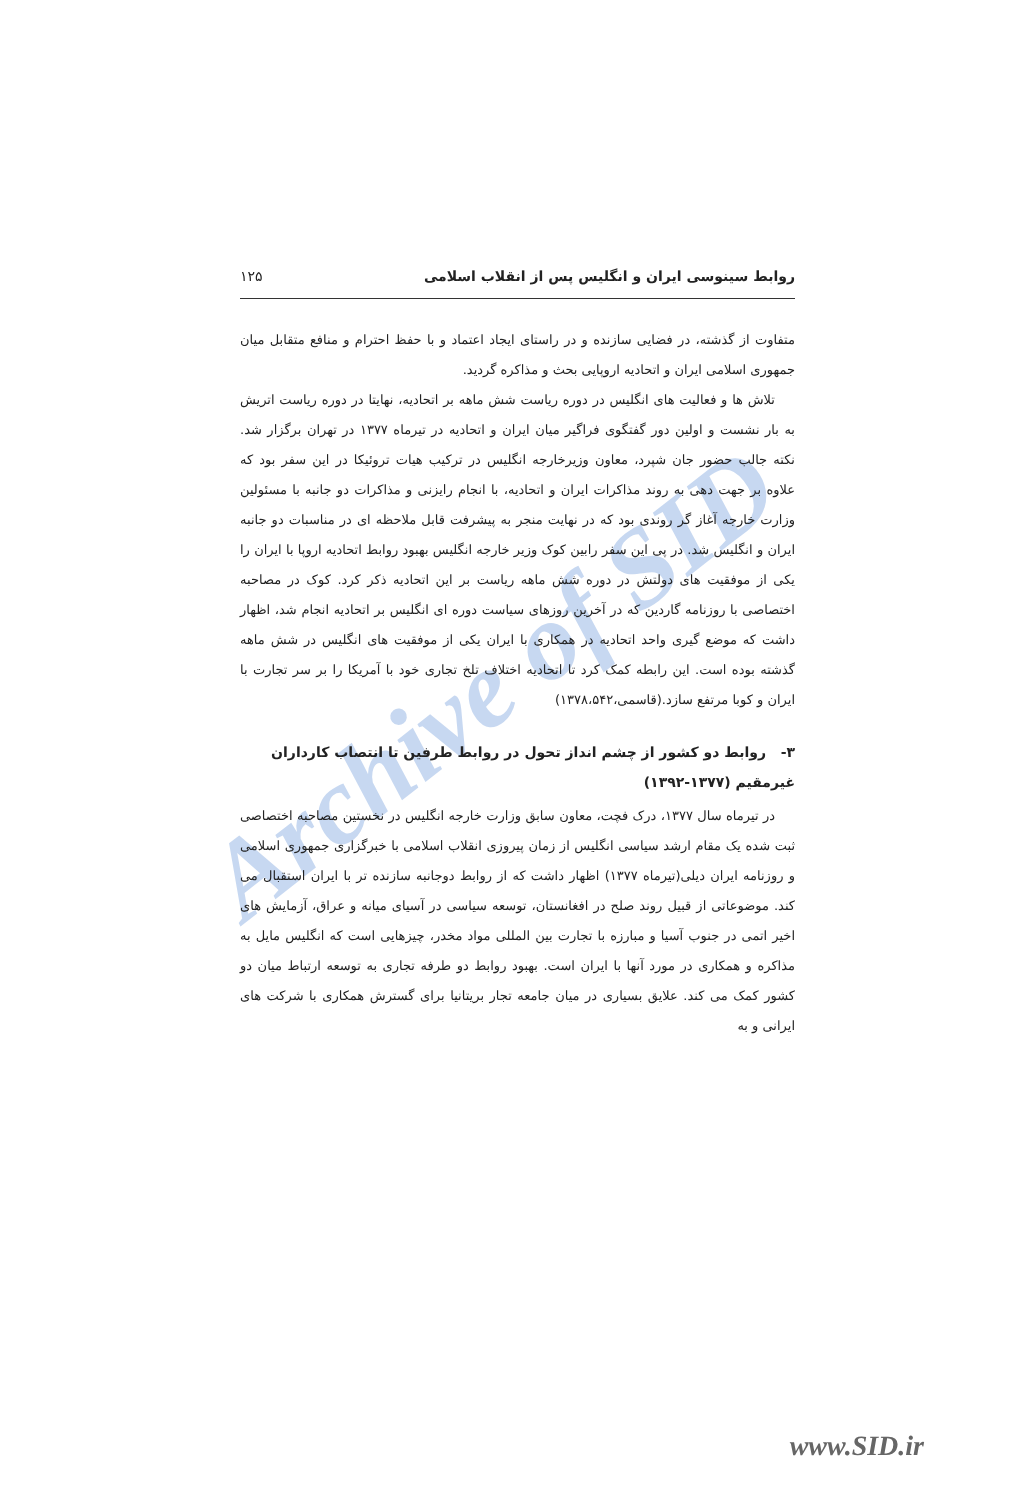Archive of SID
روابط سینوسی ایران و انگلیس پس از انقلاب اسلامی ۱۲۵
متفاوت از گذشته، در فضایی سازنده و در راستای ایجاد اعتماد و با حفظ احترام و منافع متقابل میان جمهوری اسلامی ایران و اتحادیه اروپایی بحث و مذاکره گردید.
تلاش ها و فعالیت های انگلیس در دوره ریاست شش ماهه بر اتحادیه، نهایتا در دوره ریاست اتریش به بار نشست و اولین دور گفتگوی فراگیر میان ایران و اتحادیه در تیرماه ۱۳۷۷ در تهران برگزار شد. نکته جالب حضور جان شپرد، معاون وزیرخارجه انگلیس در ترکیب هیات تروئیکا در این سفر بود که علاوه بر جهت دهی به روند مذاکرات ایران و اتحادیه، با انجام رایزنی و مذاکرات دو جانبه با مسئولین وزارت خارجه آغاز گر روندی بود که در نهایت منجر به پیشرفت قابل ملاحظه ای در مناسبات دو جانبه ایران و انگلیس شد. در پی این سفر رابین کوک وزیر خارجه انگلیس بهبود روابط اتحادیه اروپا با ایران را یکی از موفقیت های دولتش در دوره شش ماهه ریاست بر این اتحادیه ذکر کرد. کوک در مصاحبه اختصاصی با روزنامه گاردین که در آخرین روزهای سیاست دوره ای انگلیس بر اتحادیه انجام شد، اظهار داشت که موضع گیری واحد اتحادیه در همکاری با ایران یکی از موفقیت های انگلیس در شش ماهه گذشته بوده است. این رابطه کمک کرد تا اتحادیه اختلاف تلخ تجاری خود با آمریکا را بر سر تجارت با ایران و کوبا مرتفع سازد.(قاسمی،۱۳۷۸،۵۴۲)
۳- روابط دو کشور از چشم انداز تحول در روابط طرفین تا انتصاب کارداران غیرمقیم (۱۳۷۷-۱۳۹۲)
در تیرماه سال ۱۳۷۷، درک فچت، معاون سابق وزارت خارجه انگلیس در نخستین مصاحبه اختصاصی ثبت شده یک مقام ارشد سیاسی انگلیس از زمان پیروزی انقلاب اسلامی با خبرگزاری جمهوری اسلامی و روزنامه ایران دیلی(تیرماه ۱۳۷۷) اظهار داشت که از روابط دوجانبه سازنده تر با ایران استقبال می کند. موضوعاتی از قبیل روند صلح در افغانستان، توسعه سیاسی در آسیای میانه و عراق، آزمایش های اخیر اتمی در جنوب آسیا و مبارزه با تجارت بین المللی مواد مخدر، چیزهایی است که انگلیس مایل به مذاکره و همکاری در مورد آنها با ایران است. بهبود روابط دو طرفه تجاری به توسعه ارتباط میان دو کشور کمک می کند. علایق بسیاری در میان جامعه تجار بریتانیا برای گسترش همکاری با شرکت های ایرانی و به
www.SID.ir